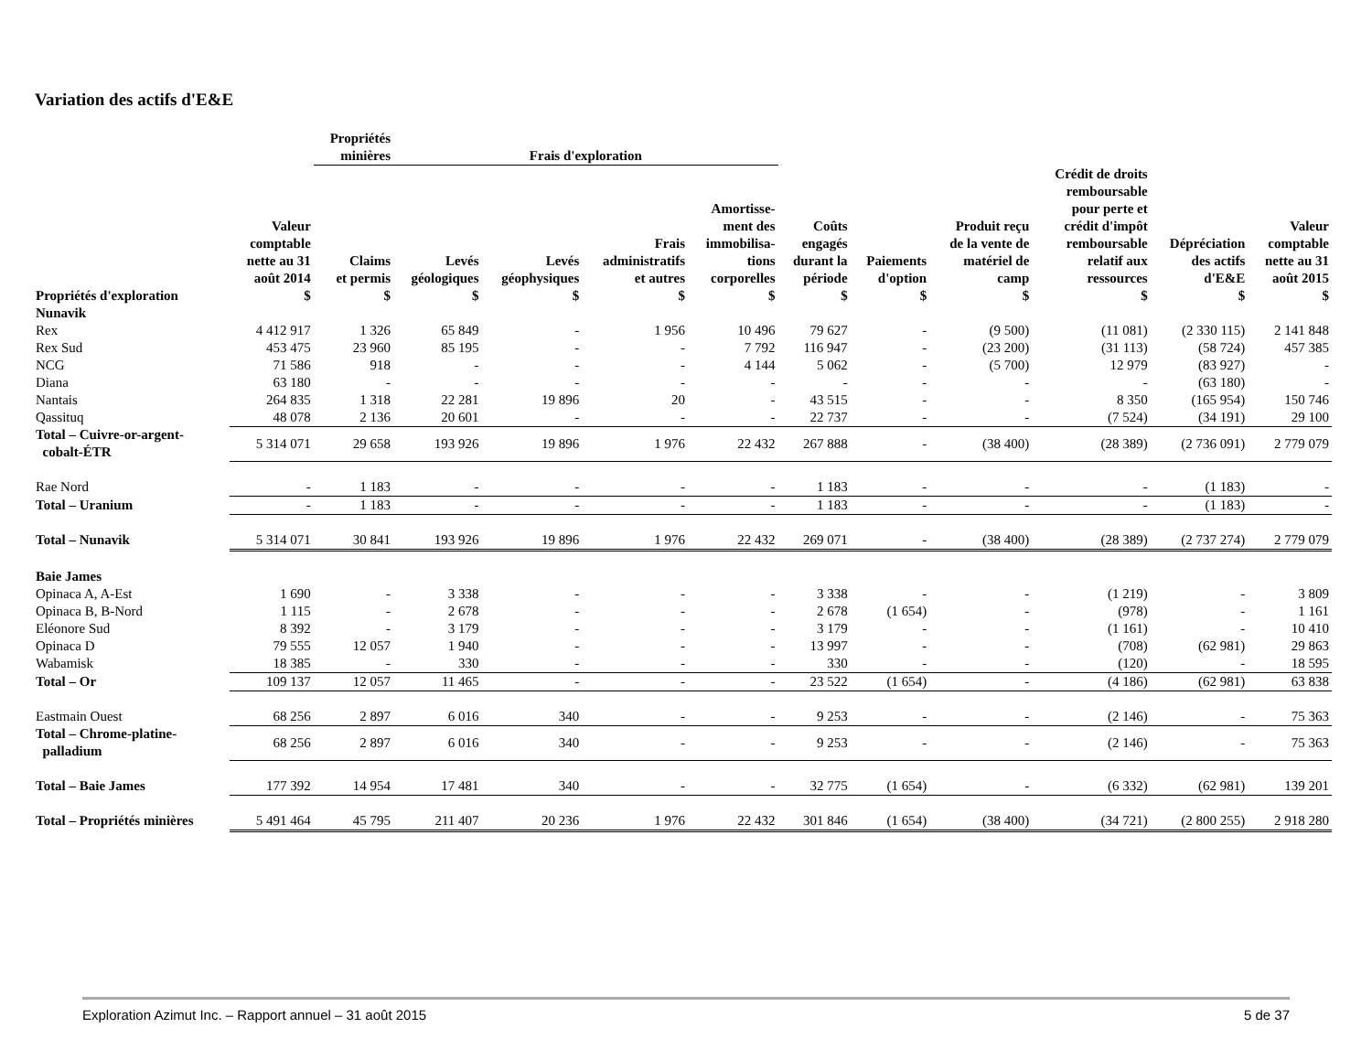Variation des actifs d'E&E
| | | Propriétés minières | Frais d'exploration | | | | | | | | | |
| --- | --- | --- | --- | --- | --- | --- | --- | --- | --- | --- | --- | --- |
| Propriétés d'exploration | Valeur comptable nette au 31 août 2014 $ | Claims et permis $ | Levés géologiques $ | Levés géophysiques $ | Frais administratifs et autres $ | Amortisse- ment des immobilisa- tions corporelles $ | Coûts engagés durant la période $ | Paiements d'option $ | Produit reçu de la vente de matériel de camp $ | Crédit de droits remboursable pour perte et crédit d'impôt remboursable relatif aux ressources $ | Dépréciation des actifs d'E&E $ | Valeur comptable nette au 31 août 2015 $ |
| Nunavik | | | | | | | | | | | | |
| Rex | 4 412 917 | 1 326 | 65 849 | - | 1 956 | 10 496 | 79 627 | - | (9 500) | (11 081) | (2 330 115) | 2 141 848 |
| Rex Sud | 453 475 | 23 960 | 85 195 | - | - | 7 792 | 116 947 | - | (23 200) | (31 113) | (58 724) | 457 385 |
| NCG | 71 586 | 918 | - | - | - | 4 144 | 5 062 | - | (5 700) | 12 979 | (83 927) | - |
| Diana | 63 180 | - | - | - | - | - | - | - | - | - | (63 180) | - |
| Nantais | 264 835 | 1 318 | 22 281 | 19 896 | 20 | - | 43 515 | - | - | 8 350 | (165 954) | 150 746 |
| Qassituq | 48 078 | 2 136 | 20 601 | - | - | - | 22 737 | - | - | (7 524) | (34 191) | 29 100 |
| Total – Cuivre-or-argent- cobalt-ÉTR | 5 314 071 | 29 658 | 193 926 | 19 896 | 1 976 | 22 432 | 267 888 | - | (38 400) | (28 389) | (2 736 091) | 2 779 079 |
| Rae Nord | - | 1 183 | - | - | - | - | 1 183 | - | - | - | (1 183) | - |
| Total – Uranium | - | 1 183 | - | - | - | - | 1 183 | - | - | - | (1 183) | - |
| Total – Nunavik | 5 314 071 | 30 841 | 193 926 | 19 896 | 1 976 | 22 432 | 269 071 | - | (38 400) | (28 389) | (2 737 274) | 2 779 079 |
| Baie James | | | | | | | | | | | | |
| Opinaca A, A-Est | 1 690 | - | 3 338 | - | - | - | 3 338 | - | - | (1 219) | - | 3 809 |
| Opinaca B, B-Nord | 1 115 | - | 2 678 | - | - | - | 2 678 | (1 654) | - | (978) | - | 1 161 |
| Eléonore Sud | 8 392 | - | 3 179 | - | - | - | 3 179 | - | - | (1 161) | - | 10 410 |
| Opinaca D | 79 555 | 12 057 | 1 940 | - | - | - | 13 997 | - | - | (708) | (62 981) | 29 863 |
| Wabamisk | 18 385 | - | 330 | - | - | - | 330 | - | - | (120) | - | 18 595 |
| Total – Or | 109 137 | 12 057 | 11 465 | - | - | - | 23 522 | (1 654) | - | (4 186) | (62 981) | 63 838 |
| Eastmain Ouest | 68 256 | 2 897 | 6 016 | 340 | - | - | 9 253 | - | - | (2 146) | - | 75 363 |
| Total – Chrome-platine- palladium | 68 256 | 2 897 | 6 016 | 340 | - | - | 9 253 | - | - | (2 146) | - | 75 363 |
| Total – Baie James | 177 392 | 14 954 | 17 481 | 340 | - | - | 32 775 | (1 654) | - | (6 332) | (62 981) | 139 201 |
| Total – Propriétés minières | 5 491 464 | 45 795 | 211 407 | 20 236 | 1 976 | 22 432 | 301 846 | (1 654) | (38 400) | (34 721) | (2 800 255) | 2 918 280 |
Exploration Azimut Inc. – Rapport annuel – 31 août 2015 5 de 37